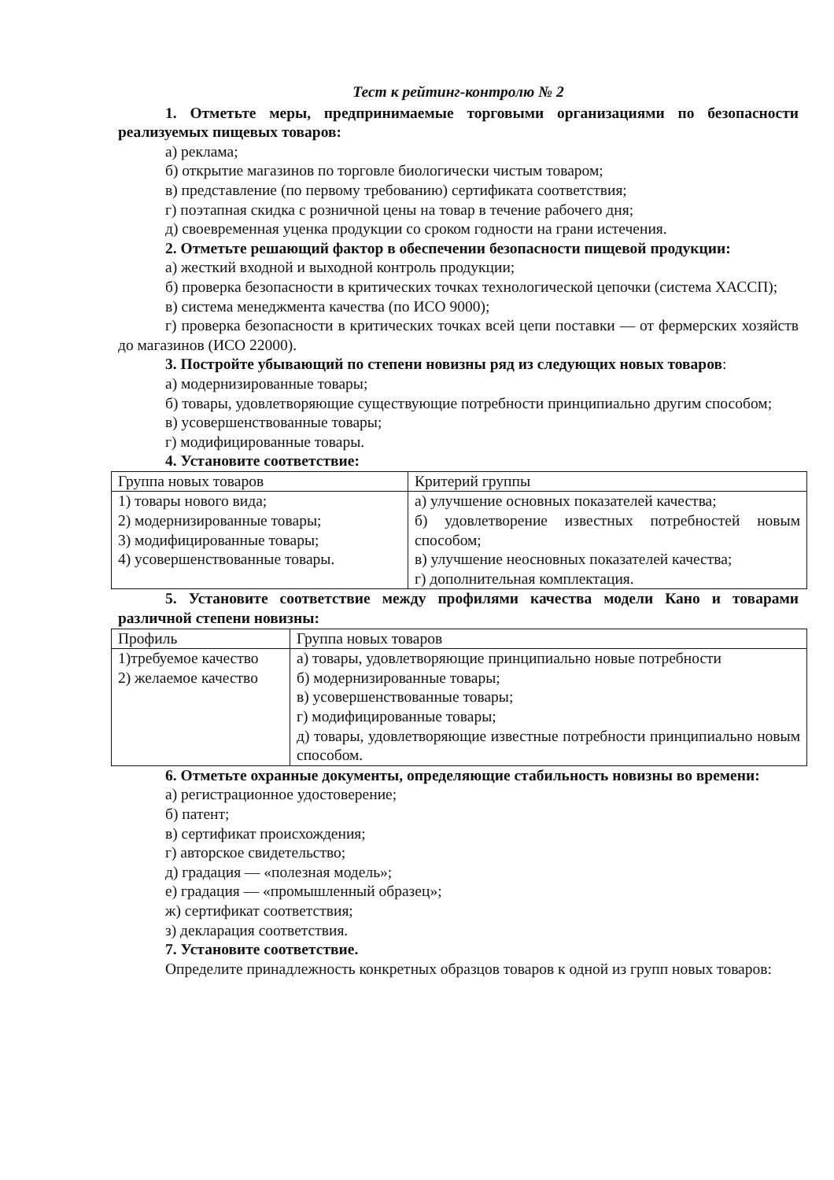Тест к рейтинг-контролю № 2
1. Отметьте меры, предпринимаемые торговыми организациями по безопасности реализуемых пищевых товаров:
а) реклама;
б) открытие магазинов по торговле биологически чистым товаром;
в) представление (по первому требованию) сертификата соответствия;
г) поэтапная скидка с розничной цены на товар в течение рабочего дня;
д) своевременная уценка продукции со сроком годности на грани истечения.
2. Отметьте решающий фактор в обеспечении безопасности пищевой продукции:
а) жесткий входной и выходной контроль продукции;
б) проверка безопасности в критических точках технологической цепочки (система ХАССП);
в) система менеджмента качества (по ИСО 9000);
г) проверка безопасности в критических точках всей цепи поставки — от фермерских хозяйств до магазинов (ИСО 22000).
3. Постройте убывающий по степени новизны ряд из следующих новых товаров:
а) модернизированные товары;
б) товары, удовлетворяющие существующие потребности принципиально другим способом;
в) усовершенствованные товары;
г) модифицированные товары.
4. Установите соответствие:
| Группа новых товаров | Критерий группы |
| 1) товары нового вида; 2) модернизированные товары; 3) модифицированные товары; 4) усовершенствованные товары. | а) улучшение основных показателей качества; б) удовлетворение известных потребностей новым способом; в) улучшение неосновных показателей качества; г) дополнительная комплектация. |
5. Установите соответствие между профилями качества модели Кано и товарами различной степени новизны:
| Профиль | Группа новых товаров |
| 1)требуемое качество 2) желаемое качество | а) товары, удовлетворяющие принципиально новые потребности б) модернизированные товары; в) усовершенствованные товары; г) модифицированные товары; д) товары, удовлетворяющие известные потребности принципиально новым способом. |
6. Отметьте охранные документы, определяющие стабильность новизны во времени:
а) регистрационное удостоверение;
б) патент;
в) сертификат происхождения;
г) авторское свидетельство;
д) градация — «полезная модель»;
е) градация — «промышленный образец»;
ж) сертификат соответствия;
з) декларация соответствия.
7. Установите соответствие.
Определите принадлежность конкретных образцов товаров к одной из групп новых товаров: